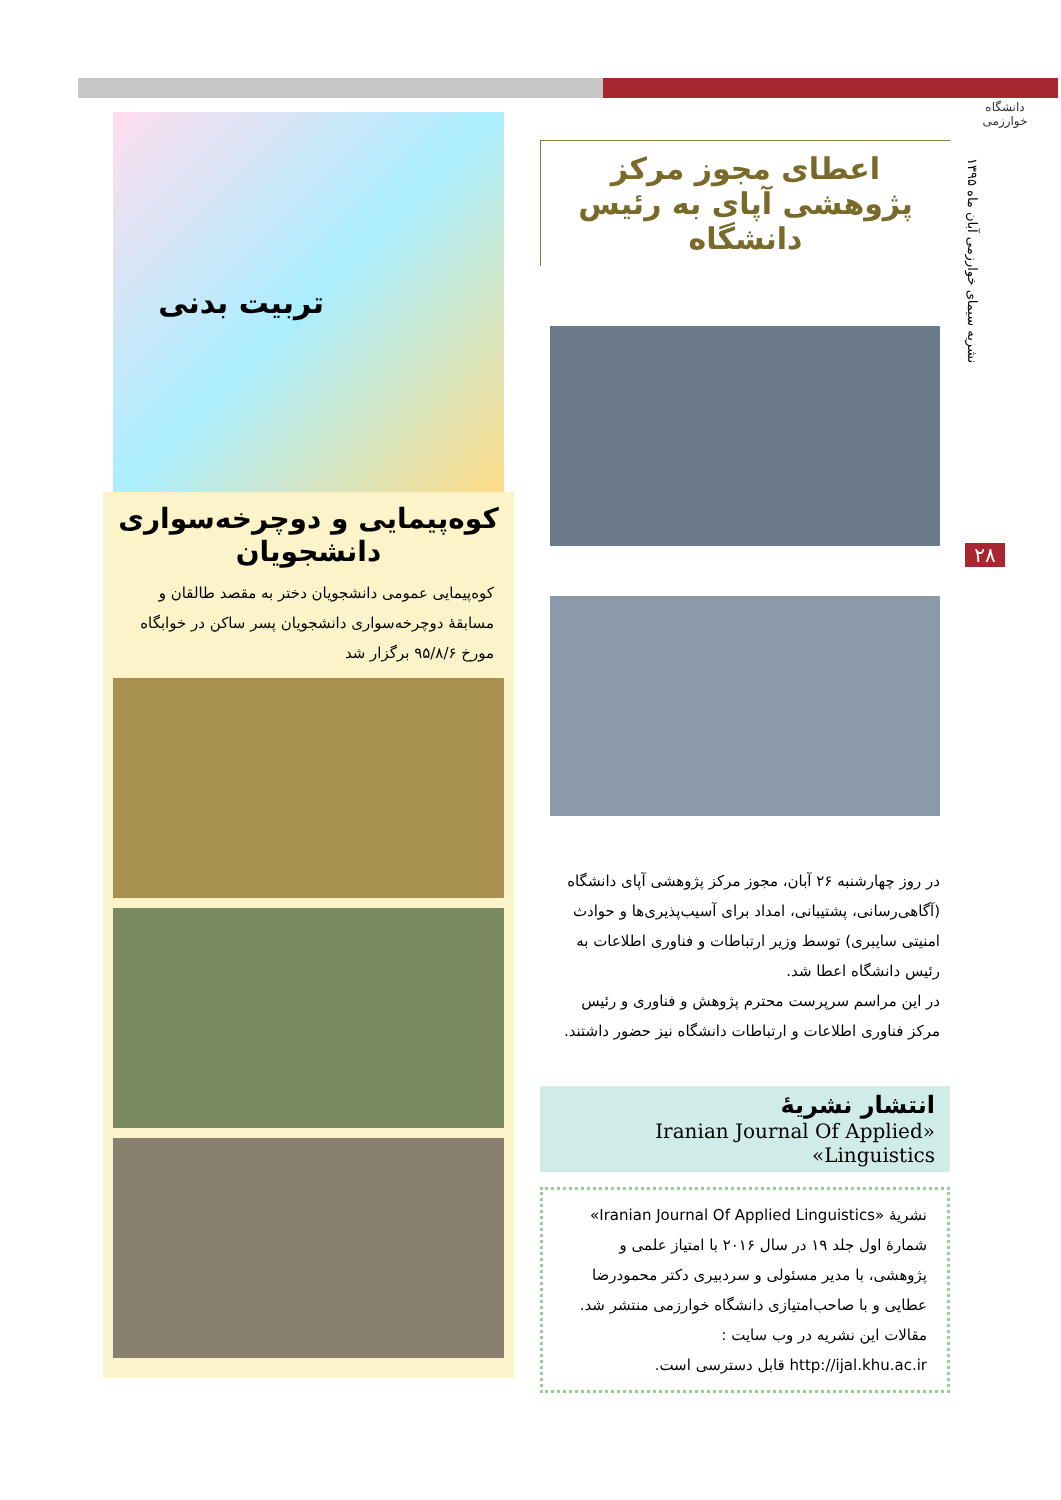دانشگاه خوارزمی
نشریه سیمای خوارزمی آبان ماه ۱۳۹۵
۲۸
اعطای مجوز مرکز پژوهشی آپای به رئیس دانشگاه
در روز چهارشنبه ۲۶ آبان، مجوز مرکز پژوهشی آپای دانشگاه (آگاهی‌رسانی، پشتیبانی، امداد برای آسیب‌پذیری‌ها و حوادث امنیتی سایبری) توسط وزیر ارتباطات و فناوری اطلاعات به رئیس دانشگاه اعطا شد.
در این مراسم سرپرست محترم پژوهش و فناوری و رئیس مرکز فناوری اطلاعات و ارتباطات دانشگاه نیز حضور داشتند.
انتشار نشریهٔ
«Iranian Journal Of Applied Linguistics»
نشریهٔ «Iranian Journal Of Applied Linguistics» شمارهٔ اول جلد ۱۹ در سال ۲۰۱۶ با امتیاز علمی و پژوهشی، با مدیر مسئولی و سردبیری دکتر محمودرضا عطایی و با صاحب‌امتیازی دانشگاه خوارزمی منتشر شد.
مقالات این نشریه در وب سایت :
http://ijal.khu.ac.ir قابل دسترسی است.
تربیت بدنی
کوه‌پیمایی و دوچرخه‌سواری دانشجویان
کوه‌پیمایی عمومی دانشجویان دختر به مقصد طالقان و مسابقهٔ دوچرخه‌سواری دانشجویان پسر ساکن در خوابگاه مورخ ۹۵/۸/۶ برگزار شد